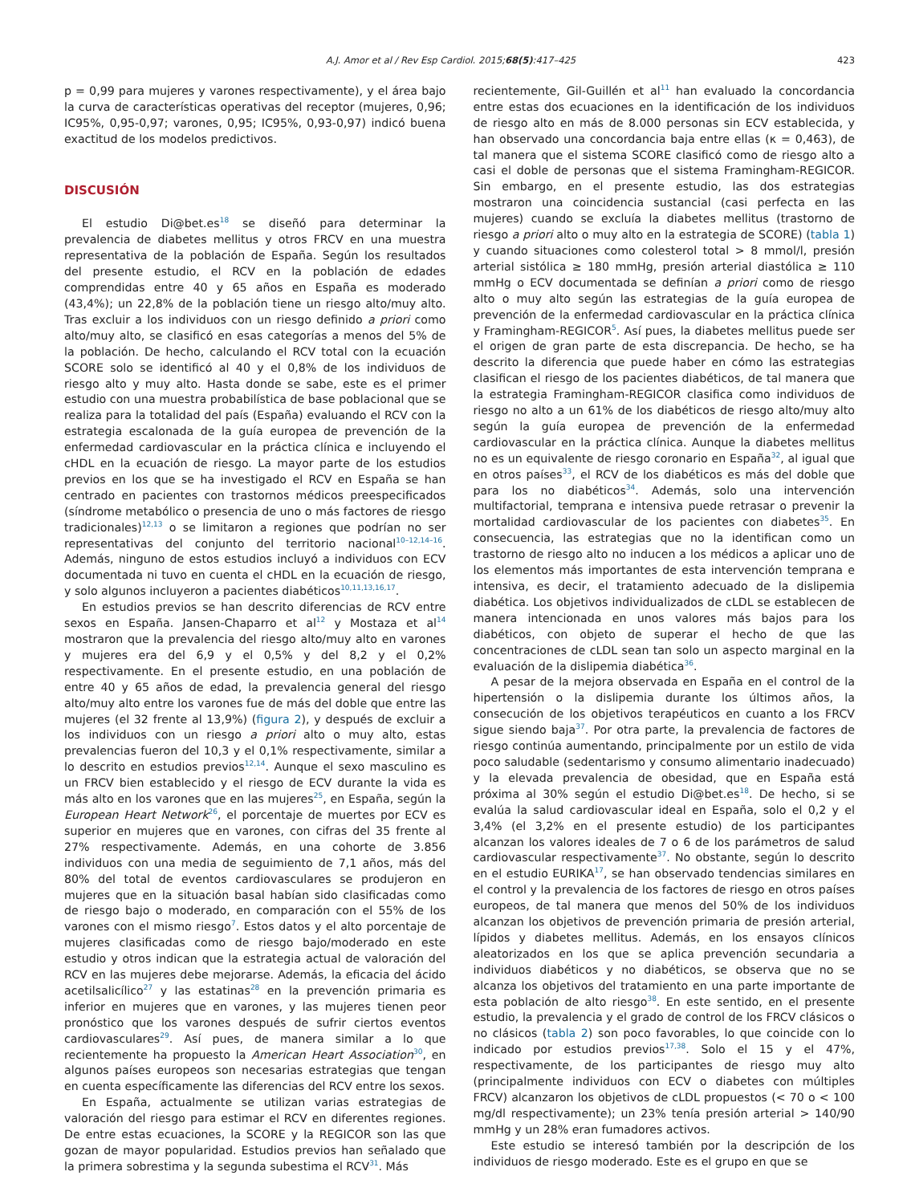A.J. Amor et al / Rev Esp Cardiol. 2015;68(5):417–425 423
p = 0,99 para mujeres y varones respectivamente), y el área bajo la curva de características operativas del receptor (mujeres, 0,96; IC95%, 0,95-0,97; varones, 0,95; IC95%, 0,93-0,97) indicó buena exactitud de los modelos predictivos.
DISCUSIÓN
El estudio Di@bet.es<sup>18</sup> se diseñó para determinar la prevalencia de diabetes mellitus y otros FRCV en una muestra representativa de la población de España. Según los resultados del presente estudio, el RCV en la población de edades comprendidas entre 40 y 65 años en España es moderado (43,4%); un 22,8% de la población tiene un riesgo alto/muy alto. Tras excluir a los individuos con un riesgo definido a priori como alto/muy alto, se clasificó en esas categorías a menos del 5% de la población. De hecho, calculando el RCV total con la ecuación SCORE solo se identificó al 40 y el 0,8% de los individuos de riesgo alto y muy alto. Hasta donde se sabe, este es el primer estudio con una muestra probabilística de base poblacional que se realiza para la totalidad del país (España) evaluando el RCV con la estrategia escalonada de la guía europea de prevención de la enfermedad cardiovascular en la práctica clínica e incluyendo el cHDL en la ecuación de riesgo. La mayor parte de los estudios previos en los que se ha investigado el RCV en España se han centrado en pacientes con trastornos médicos preespecificados (síndrome metabólico o presencia de uno o más factores de riesgo tradicionales)<sup>12,13</sup> o se limitaron a regiones que podrían no ser representativas del conjunto del territorio nacional<sup>10–12,14–16</sup>. Además, ninguno de estos estudios incluyó a individuos con ECV documentada ni tuvo en cuenta el cHDL en la ecuación de riesgo, y solo algunos incluyeron a pacientes diabéticos<sup>10,11,13,16,17</sup>.
En estudios previos se han descrito diferencias de RCV entre sexos en España. Jansen-Chaparro et al<sup>12</sup> y Mostaza et al<sup>14</sup> mostraron que la prevalencia del riesgo alto/muy alto en varones y mujeres era del 6,9 y el 0,5% y del 8,2 y el 0,2% respectivamente. En el presente estudio, en una población de entre 40 y 65 años de edad, la prevalencia general del riesgo alto/muy alto entre los varones fue de más del doble que entre las mujeres (el 32 frente al 13,9%) (figura 2), y después de excluir a los individuos con un riesgo a priori alto o muy alto, estas prevalencias fueron del 10,3 y el 0,1% respectivamente, similar a lo descrito en estudios previos<sup>12,14</sup>. Aunque el sexo masculino es un FRCV bien establecido y el riesgo de ECV durante la vida es más alto en los varones que en las mujeres<sup>25</sup>, en España, según la European Heart Network<sup>26</sup>, el porcentaje de muertes por ECV es superior en mujeres que en varones, con cifras del 35 frente al 27% respectivamente. Además, en una cohorte de 3.856 individuos con una media de seguimiento de 7,1 años, más del 80% del total de eventos cardiovasculares se produjeron en mujeres que en la situación basal habían sido clasificadas como de riesgo bajo o moderado, en comparación con el 55% de los varones con el mismo riesgo<sup>7</sup>. Estos datos y el alto porcentaje de mujeres clasificadas como de riesgo bajo/moderado en este estudio y otros indican que la estrategia actual de valoración del RCV en las mujeres debe mejorarse. Además, la eficacia del ácido acetilsalicílico<sup>27</sup> y las estatinas<sup>28</sup> en la prevención primaria es inferior en mujeres que en varones, y las mujeres tienen peor pronóstico que los varones después de sufrir ciertos eventos cardiovasculares<sup>29</sup>. Así pues, de manera similar a lo que recientemente ha propuesto la American Heart Association<sup>30</sup>, en algunos países europeos son necesarias estrategias que tengan en cuenta específicamente las diferencias del RCV entre los sexos.
En España, actualmente se utilizan varias estrategias de valoración del riesgo para estimar el RCV en diferentes regiones. De entre estas ecuaciones, la SCORE y la REGICOR son las que gozan de mayor popularidad. Estudios previos han señalado que la primera sobrestima y la segunda subestima el RCV<sup>31</sup>. Más
recientemente, Gil-Guillén et al<sup>11</sup> han evaluado la concordancia entre estas dos ecuaciones en la identificación de los individuos de riesgo alto en más de 8.000 personas sin ECV establecida, y han observado una concordancia baja entre ellas (κ = 0,463), de tal manera que el sistema SCORE clasificó como de riesgo alto a casi el doble de personas que el sistema Framingham-REGICOR. Sin embargo, en el presente estudio, las dos estrategias mostraron una coincidencia sustancial (casi perfecta en las mujeres) cuando se excluía la diabetes mellitus (trastorno de riesgo a priori alto o muy alto en la estrategia de SCORE) (tabla 1) y cuando situaciones como colesterol total > 8 mmol/l, presión arterial sistólica ≥ 180 mmHg, presión arterial diastólica ≥ 110 mmHg o ECV documentada se definían a priori como de riesgo alto o muy alto según las estrategias de la guía europea de prevención de la enfermedad cardiovascular en la práctica clínica y Framingham-REGICOR<sup>5</sup>. Así pues, la diabetes mellitus puede ser el origen de gran parte de esta discrepancia. De hecho, se ha descrito la diferencia que puede haber en cómo las estrategias clasifican el riesgo de los pacientes diabéticos, de tal manera que la estrategia Framingham-REGICOR clasifica como individuos de riesgo no alto a un 61% de los diabéticos de riesgo alto/muy alto según la guía europea de prevención de la enfermedad cardiovascular en la práctica clínica. Aunque la diabetes mellitus no es un equivalente de riesgo coronario en España<sup>32</sup>, al igual que en otros países<sup>33</sup>, el RCV de los diabéticos es más del doble que para los no diabéticos<sup>34</sup>. Además, solo una intervención multifactorial, temprana e intensiva puede retrasar o prevenir la mortalidad cardiovascular de los pacientes con diabetes<sup>35</sup>. En consecuencia, las estrategias que no la identifican como un trastorno de riesgo alto no inducen a los médicos a aplicar uno de los elementos más importantes de esta intervención temprana e intensiva, es decir, el tratamiento adecuado de la dislipemia diabética. Los objetivos individualizados de cLDL se establecen de manera intencionada en unos valores más bajos para los diabéticos, con objeto de superar el hecho de que las concentraciones de cLDL sean tan solo un aspecto marginal en la evaluación de la dislipemia diabética<sup>36</sup>.
A pesar de la mejora observada en España en el control de la hipertensión o la dislipemia durante los últimos años, la consecución de los objetivos terapéuticos en cuanto a los FRCV sigue siendo baja<sup>37</sup>. Por otra parte, la prevalencia de factores de riesgo continúa aumentando, principalmente por un estilo de vida poco saludable (sedentarismo y consumo alimentario inadecuado) y la elevada prevalencia de obesidad, que en España está próxima al 30% según el estudio Di@bet.es<sup>18</sup>. De hecho, si se evalúa la salud cardiovascular ideal en España, solo el 0,2 y el 3,4% (el 3,2% en el presente estudio) de los participantes alcanzan los valores ideales de 7 o 6 de los parámetros de salud cardiovascular respectivamente<sup>37</sup>. No obstante, según lo descrito en el estudio EURIKA<sup>17</sup>, se han observado tendencias similares en el control y la prevalencia de los factores de riesgo en otros países europeos, de tal manera que menos del 50% de los individuos alcanzan los objetivos de prevención primaria de presión arterial, lípidos y diabetes mellitus. Además, en los ensayos clínicos aleatorizados en los que se aplica prevención secundaria a individuos diabéticos y no diabéticos, se observa que no se alcanza los objetivos del tratamiento en una parte importante de esta población de alto riesgo<sup>38</sup>. En este sentido, en el presente estudio, la prevalencia y el grado de control de los FRCV clásicos o no clásicos (tabla 2) son poco favorables, lo que coincide con lo indicado por estudios previos<sup>17,38</sup>. Solo el 15 y el 47%, respectivamente, de los participantes de riesgo muy alto (principalmente individuos con ECV o diabetes con múltiples FRCV) alcanzaron los objetivos de cLDL propuestos (< 70 o < 100 mg/dl respectivamente); un 23% tenía presión arterial > 140/90 mmHg y un 28% eran fumadores activos.
Este estudio se interesó también por la descripción de los individuos de riesgo moderado. Este es el grupo en que se